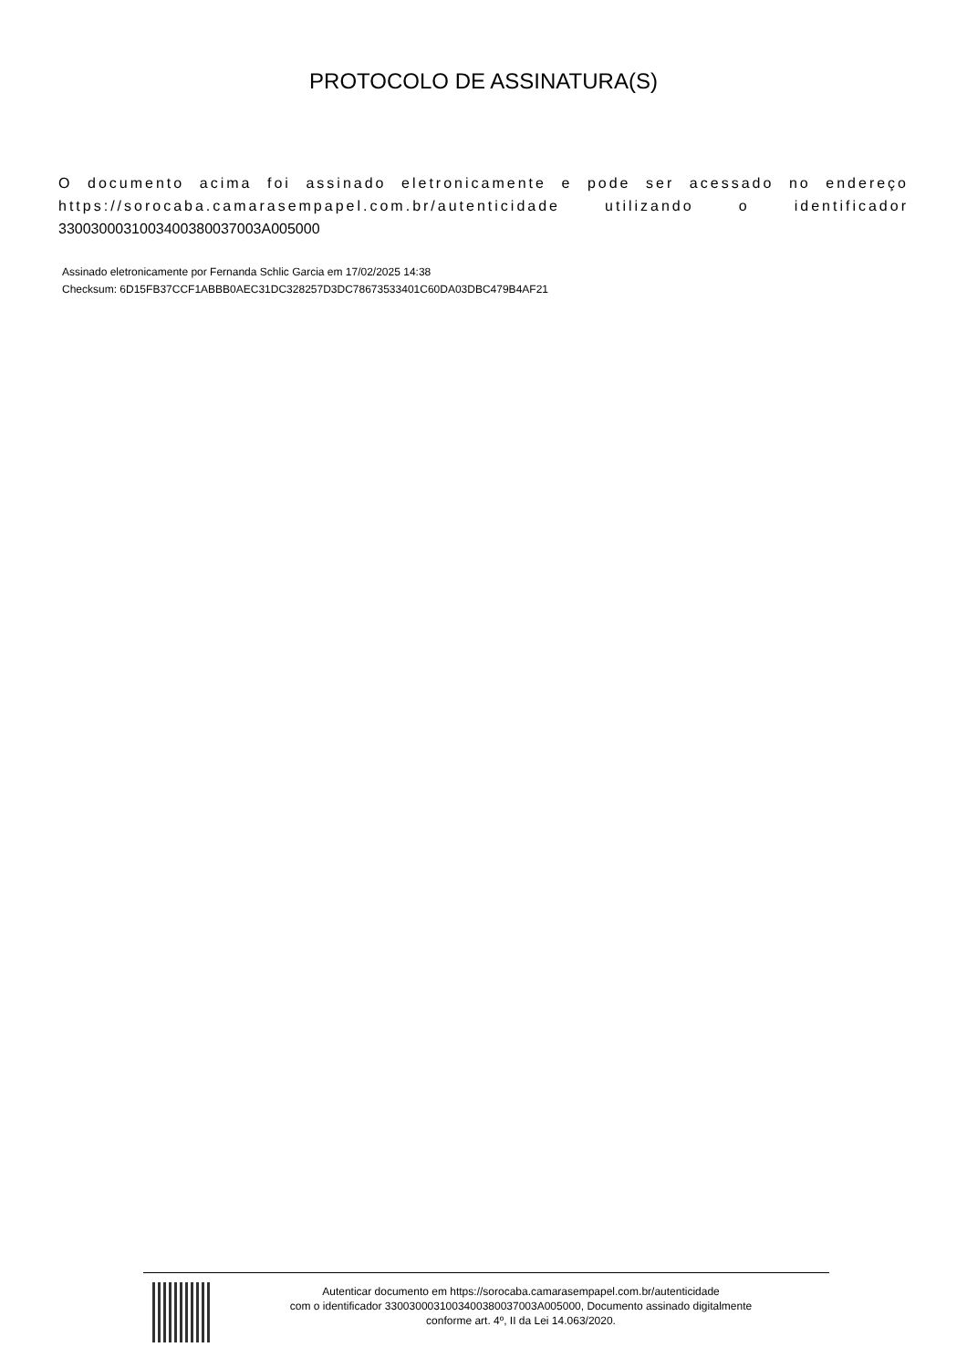PROTOCOLO DE ASSINATURA(S)
O documento acima foi assinado eletronicamente e pode ser acessado no endereço https://sorocaba.camarasempapel.com.br/autenticidade utilizando o identificador 3300300031003400380037003A005000
Assinado eletronicamente por Fernanda Schlic Garcia em 17/02/2025 14:38
Checksum: 6D15FB37CCF1ABBB0AEC31DC328257D3DC78673533401C60DA03DBC479B4AF21
Autenticar documento em https://sorocaba.camarasempapel.com.br/autenticidade
com o identificador 3300300031003400380037003A005000, Documento assinado digitalmente
conforme art. 4º, II da Lei 14.063/2020.